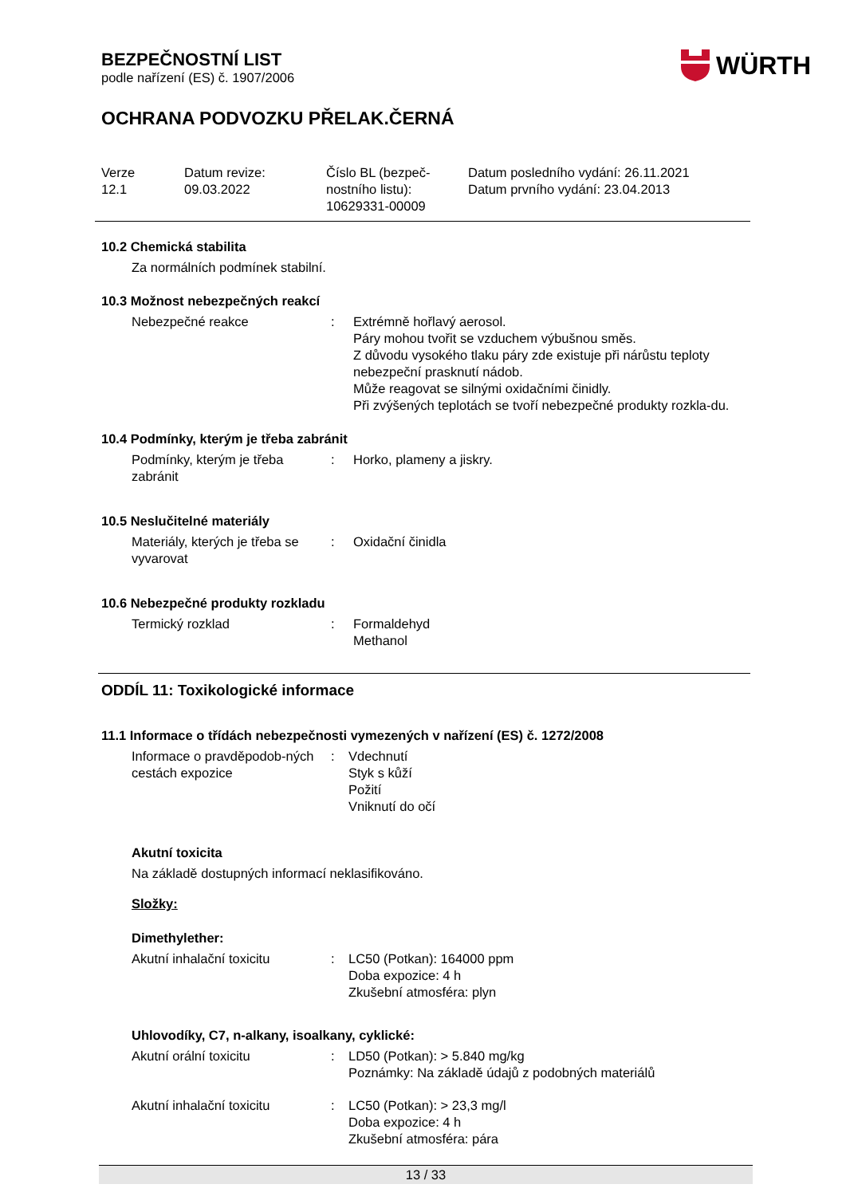WÜRTH
BEZPEČNOSTNÍ LIST
podle nařízení (ES) č. 1907/2006
OCHRANA PODVOZKU PŘELAK.ČERNÁ
Verze
12.1
Datum revize:
09.03.2022
Číslo BL (bezpeč-
nostního listu):
10629331-00009
Datum posledního vydání: 26.11.2021
Datum prvního vydání: 23.04.2013
10.2 Chemická stabilita
Za normálních podmínek stabilní.
10.3 Možnost nebezpečných reakcí
Nebezpečné reakce : Extrémně hořlavý aerosol.
Páry mohou tvořit se vzduchem výbušnou směs.
Z důvodu vysokého tlaku páry zde existuje při nárůstu teploty nebezpeční prasknutí nádob.
Může reagovat se silnými oxidačními činidly.
Při zvýšených teplotách se tvoří nebezpečné produkty rozkla-du.
10.4 Podmínky, kterým je třeba zabránit
Podmínky, kterým je třeba zabránit
: Horko, plameny a jiskry.
10.5 Neslučitelné materiály
Materiály, kterých je třeba se vyvarovat
: Oxidační činidla
10.6 Nebezpečné produkty rozkladu
Termický rozklad : Formaldehyd
Methanol
ODDÍL 11: Toxikologické informace
11.1 Informace o třídách nebezpečnosti vymezených v nařízení (ES) č. 1272/2008
Informace o pravděpodob-ných cestách expozice
: Vdechnutí
Styk s kůží
Požití
Vniknutí do očí
Akutní toxicita
Na základě dostupných informací neklasifikováno.
Složky:
Dimethylether:
Akutní inhalační toxicitu : LC50 (Potkan): 164000 ppm
Doba expozice: 4 h
Zkušební atmosféra: plyn
Uhlovodíky, C7, n-alkany, isoalkany, cyklické:
Akutní orální toxicitu : LD50 (Potkan): > 5.840 mg/kg
Poznámky: Na základě údajů z podobných materiálů
Akutní inhalační toxicitu : LC50 (Potkan): > 23,3 mg/l
Doba expozice: 4 h
Zkušební atmosféra: pára
13 / 33